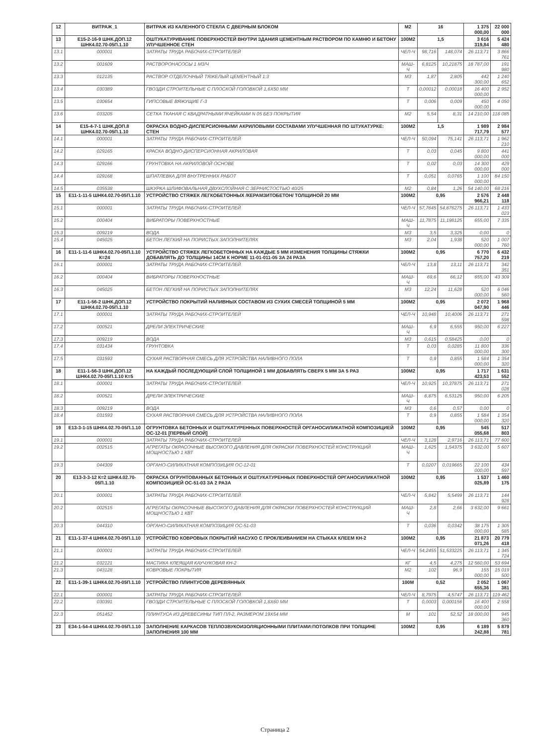| 12 | ВИТРАЖ_1 | ВИТРАЖ ИЗ КАЛЕННОГО СТЕКЛА С ДВЕРНЫМ БЛОКОМ | М2 | 16 | | 1 375 000,00 | 22 000 000 |
| 13 | Е15-2-16-9 ШНК.ДОП.12 ШНК4.02.70-05П.1.10 | ОШТУКАТУРИВАНИЕ ПОВЕРХНОСТЕЙ ВНУТРИ ЗДАНИЯ ЦЕМЕНТНЫМ РАСТВОРОМ ПО КАМНЮ И БЕТОНУ УЛУЧШЕННОЕ СТЕН | 100М2 | 1,5 | | 3 616 319,84 | 5 424 480 |
| 13.1 | 000001 | ЗАТРАТЫ ТРУДА РАБОЧИХ-СТРОИТЕЛЕЙ | ЧЕЛ-Ч | 98,716 | 148,074 | 26 113,71 | 3 866 761 |
| 13.2 | 001609 | РАСТВОРОНАСОСЫ 1 М3/Ч | МАШ-Ч | 6,8125 | 10,21875 | 18 787,00 | 191 980 |
| 13.3 | 012135 | РАСТВОР ОТДЕЛОЧНЫЙ ТЯЖЕЛЫЙ ЦЕМЕНТНЫЙ 1:3 | М3 | 1,87 | 2,805 | 442 300,00 | 1 240 652 |
| 13.4 | 030389 | ГВОЗДИ СТРОИТЕЛЬНЫЕ С ПЛОСКОЙ ГОЛОВКОЙ 1,6Х50 ММ | Т | 0,00012 | 0,00018 | 16 400 000,00 | 2 952 |
| 13.5 | 030654 | ГИПСОВЫЕ ВЯЖУЩИЕ Г-3 | Т | 0,006 | 0,009 | 450 000,00 | 4 050 |
| 13.6 | 033205 | СЕТКА ТКАНАЯ С КВАДРАТНЫМИ ЯЧЕЙКАМИ N 05 БЕЗ ПОКРЫТИЯ | М2 | 5,54 | 8,31 | 14 210,00 | 118 085 |
| 14 | Е15-4-7-1 ШНК.ДОП.8 ШНК4.02.70-05П.1.10 | ОКРАСКА ВОДНО-ДИСПЕРСИОННЫМИ АКРИЛОВЫМИ СОСТАВАМИ УЛУЧШЕННАЯ ПО ШТУКАТУРКЕ: СТЕН | 100М2 | 1,5 | | 1 989 717,79 | 2 984 577 |
| 14.1 | 000001 | ЗАТРАТЫ ТРУДА РАБОЧИХ-СТРОИТЕЛЕЙ | ЧЕЛ-Ч | 50,094 | 75,141 | 26 113,71 | 1 962 210 |
| 14.2 | 029165 | КРАСКА ВОДНО-ДИСПЕРСИОННАЯ АКРИЛОВАЯ | Т | 0,03 | 0,045 | 9 800 000,00 | 441 000 |
| 14.3 | 029166 | ГРУНТОВКА НА АКРИЛОВОЙ ОСНОВЕ | Т | 0,02 | 0,03 | 14 300 000,00 | 429 000 |
| 14.4 | 029168 | ШПАТЛЕВКА ДЛЯ ВНУТРЕННИХ РАБОТ | Т | 0,051 | 0,0765 | 1 100 000,00 | 84 150 |
| 14.5 | 035538 | ШКУРКА ШЛИФОВАЛЬНАЯ ДВУХСЛОЙНАЯ С ЗЕРНИСТОСТЬЮ 40/25 | М2 | 0,84 | 1,26 | 54 140,00 | 68 216 |
| 15 | Е11-1-11-5 ШНК4.02.70-05П.1.10 | УСТРОЙСТВО СТЯЖЕК ЛЕГКОБЕТОННЫХ /КЕРАМЗИТОБЕТОН/ ТОЛЩИНОЙ 20 ММ | 100М2 | 0,95 | | 2 576 966,21 | 2 448 118 |
| 15.1 | 000001 | ЗАТРАТЫ ТРУДА РАБОЧИХ-СТРОИТЕЛЕЙ | ЧЕЛ-Ч | 57,7645 | 54,876275 | 26 113,71 | 1 433 023 |
| 15.2 | 000404 | ВИБРАТОРЫ ПОВЕРХНОСТНЫЕ | МАШ-Ч | 11,7875 | 11,198125 | 655,00 | 7 335 |
| 15.3 | 009219 | ВОДА | М3 | 3,5 | 3,325 | 0,00 | 0 |
| 15.4 | 045025 | БЕТОН ЛЕГКИЙ НА ПОРИСТЫХ ЗАПОЛНИТЕЛЯХ | М3 | 2,04 | 1,938 | 520 000,00 | 1 007 760 |
| 16 | Е11-1-11-6 ШНК4.02.70-05П.1.10 К=24 | УСТРОЙСТВО СТЯЖЕК ЛЕГКОБЕТОННЫХ НА КАЖДЫЕ 5 ММ ИЗМЕНЕНИЯ ТОЛЩИНЫ СТЯЖКИ ДОБАВЛЯТЬ ДО ТОЛЩИНЫ 14СМ К НОРМЕ 11-01-011-05 ЗА 24 РАЗА | 100М2 | 0,95 | | 6 770 757,20 | 6 432 219 |
| 16.1 | 000001 | ЗАТРАТЫ ТРУДА РАБОЧИХ-СТРОИТЕЛЕЙ | ЧЕЛ-Ч | 13,8 | 13,11 | 26 113,71 | 342 351 |
| 16.2 | 000404 | ВИБРАТОРЫ ПОВЕРХНОСТНЫЕ | МАШ-Ч | 69,6 | 66,12 | 655,00 | 43 309 |
| 16.3 | 045025 | БЕТОН ЛЕГКИЙ НА ПОРИСТЫХ ЗАПОЛНИТЕЛЯХ | М3 | 12,24 | 11,628 | 520 000,00 | 6 046 560 |
| 17 | Е11-1-56-2 ШНК.ДОП.12 ШНК4.02.70-05П.1.10 | УСТРОЙСТВО ПОКРЫТИЙ НАЛИВНЫХ СОСТАВОМ ИЗ СУХИХ СМЕСЕЙ ТОЛЩИНОЙ 5 ММ | 100М2 | 0,95 | | 2 072 047,90 | 1 968 446 |
| 17.1 | 000001 | ЗАТРАТЫ ТРУДА РАБОЧИХ-СТРОИТЕЛЕЙ | ЧЕЛ-Ч | 10,948 | 10,4006 | 26 113,71 | 271 598 |
| 17.2 | 000521 | ДРЕЛИ ЭЛЕКТРИЧЕСКИЕ | МАШ-Ч | 6,9 | 6,555 | 950,00 | 6 227 |
| 17.3 | 009219 | ВОДА | М3 | 0,615 | 0,58425 | 0,00 | 0 |
| 17.4 | 031434 | ГРУНТОВКА | Т | 0,03 | 0,0285 | 11 800 000,00 | 336 300 |
| 17.5 | 031593 | СУХАЯ РАСТВОРНАЯ СМЕСЬ ДЛЯ УСТРОЙСТВА НАЛИВНОГО ПОЛА | Т | 0,9 | 0,855 | 1 584 000,00 | 1 354 320 |
| 18 | Е11-1-56-3 ШНК.ДОП.12 ШНК4.02.70-05П.1.10 К=5 | НА КАЖДЫЙ ПОСЛЕДУЮЩИЙ СЛОЙ ТОЛЩИНОЙ 1 ММ ДОБАВЛЯТЬ СВЕРХ 5 ММ ЗА 5 РАЗ | 100М2 | 0,95 | | 1 717 423,53 | 1 631 552 |
| 18.1 | 000001 | ЗАТРАТЫ ТРУДА РАБОЧИХ-СТРОИТЕЛЕЙ | ЧЕЛ-Ч | 10,925 | 10,37875 | 26 113,71 | 271 028 |
| 18.2 | 000521 | ДРЕЛИ ЭЛЕКТРИЧЕСКИЕ | МАШ-Ч | 6,875 | 6,53125 | 950,00 | 6 205 |
| 18.3 | 009219 | ВОДА | М3 | 0,6 | 0,57 | 0,00 | 0 |
| 18.4 | 031593 | СУХАЯ РАСТВОРНАЯ СМЕСЬ ДЛЯ УСТРОЙСТВА НАЛИВНОГО ПОЛА | Т | 0,9 | 0,855 | 1 584 000,00 | 1 354 320 |
| 19 | Е13-3-1-15 ШНК4.02.70-05П.1.10 | ОГРУНТОВКА БЕТОННЫХ И ОШТУКАТУРЕННЫХ ПОВЕРХНОСТЕЙ ОРГАНОСИЛИКАТНОЙ КОМПОЗИЦИЕЙ ОС-12-01 [ПЕРВЫЙ СЛОЙ] | 100М2 | 0,95 | | 545 055,68 | 517 803 |
| 19.1 | 000001 | ЗАТРАТЫ ТРУДА РАБОЧИХ-СТРОИТЕЛЕЙ | ЧЕЛ-Ч | 3,128 | 2,9716 | 26 113,71 | 77 600 |
| 19.2 | 002515 | АГРЕГАТЫ ОКРАСОЧНЫЕ ВЫСОКОГО ДАВЛЕНИЯ ДЛЯ ОКРАСКИ ПОВЕРХНОСТЕЙ КОНСТРУКЦИЙ МОЩНОСТЬЮ 1 КВТ | МАШ-Ч | 1,625 | 1,54375 | 3 632,00 | 5 607 |
| 19.3 | 044309 | ОРГАНО-СИЛИКАТНАЯ КОМПОЗИЦИЯ ОС-12-01 | Т | 0,0207 | 0,019665 | 22 100 000,00 | 434 597 |
| 20 | Е13-3-3-12 К=2 ШНК4.02.70-05П.1.10 | ОКРАСКА ОГРУНТОВАННЫХ БЕТОННЫХ И ОШТУКАТУРЕННЫХ ПОВЕРХНОСТЕЙ ОРГАНОСИЛИКАТНОЙ КОМПОЗИЦИЕЙ ОС-51-03 ЗА 2 РАЗА | 100М2 | 0,95 | | 1 537 025,89 | 1 460 175 |
| 20.1 | 000001 | ЗАТРАТЫ ТРУДА РАБОЧИХ-СТРОИТЕЛЕЙ | ЧЕЛ-Ч | 5,842 | 5,5499 | 26 113,71 | 144 928 |
| 20.2 | 002515 | АГРЕГАТЫ ОКРАСОЧНЫЕ ВЫСОКОГО ДАВЛЕНИЯ ДЛЯ ОКРАСКИ ПОВЕРХНОСТЕЙ КОНСТРУКЦИЙ МОЩНОСТЬЮ 1 КВТ | МАШ-Ч | 2,8 | 2,66 | 3 632,00 | 9 661 |
| 20.3 | 044310 | ОРГАНО-СИЛИКАТНАЯ КОМПОЗИЦИЯ ОС-51-03 | Т | 0,036 | 0,0342 | 38 175 000,00 | 1 305 585 |
| 21 | Е11-1-37-4 ШНК4.02.70-05П.1.10 | УСТРОЙСТВО КОВРОВЫХ ПОКРЫТИЙ НАСУХО С ПРОКЛЕИВАНИЕМ НА СТЫКАХ КЛЕЕМ КН-2 | 100М2 | 0,95 | | 21 873 071,26 | 20 779 418 |
| 21.1 | 000001 | ЗАТРАТЫ ТРУДА РАБОЧИХ-СТРОИТЕЛЕЙ | ЧЕЛ-Ч | 54,2455 | 51,533225 | 26 113,71 | 1 345 724 |
| 21.2 | 032121 | МАСТИКА КЛЕЯЩАЯ КАУЧУКОВАЯ КН-2 | КГ | 4,5 | 4,275 | 12 560,00 | 53 694 |
| 21.3 | 043128 | КОВРОВЫЕ ПОКРЫТИЯ | М2 | 102 | 96,9 | 155 000,00 | 15 019 500 |
| 22 | Е11-1-39-1 ШНК4.02.70-05П.1.10 | УСТРОЙСТВО ПЛИНТУСОВ ДЕРЕВЯННЫХ | 100М | 0,52 | | 2 052 655,36 | 1 067 381 |
| 22.1 | 000001 | ЗАТРАТЫ ТРУДА РАБОЧИХ-СТРОИТЕЛЕЙ | ЧЕЛ-Ч | 8,7975 | 4,5747 | 26 113,71 | 119 462 |
| 22.2 | 030391 | ГВОЗДИ СТРОИТЕЛЬНЫЕ С ПЛОСКОЙ ГОЛОВКОЙ 1,8Х60 ММ | Т | 0,0003 | 0,000156 | 16 400 000,00 | 2 558 |
| 22.3 | 051452 | ПЛИНТУСА ИЗ ДРЕВЕСИНЫ ТИП ПЛ-2, РАЗМЕРОМ 19Х54 ММ | М | 101 | 52,52 | 18 000,00 | 945 360 |
| 23 | Е34-1-54-4 ШНК4.02.70-05П.1.10 | ЗАПОЛНЕНИЕ КАРКАСОВ ТЕПЛОЗВУКОИЗОЛЯЦИОННЫМИ ПЛИТАМИ:ПОТОЛКОВ ПРИ ТОЛЩИНЕ ЗАПОЛНЕНИЯ 100 ММ | 100М2 | 0,95 | | 6 189 242,88 | 5 879 781 |
Страница 2